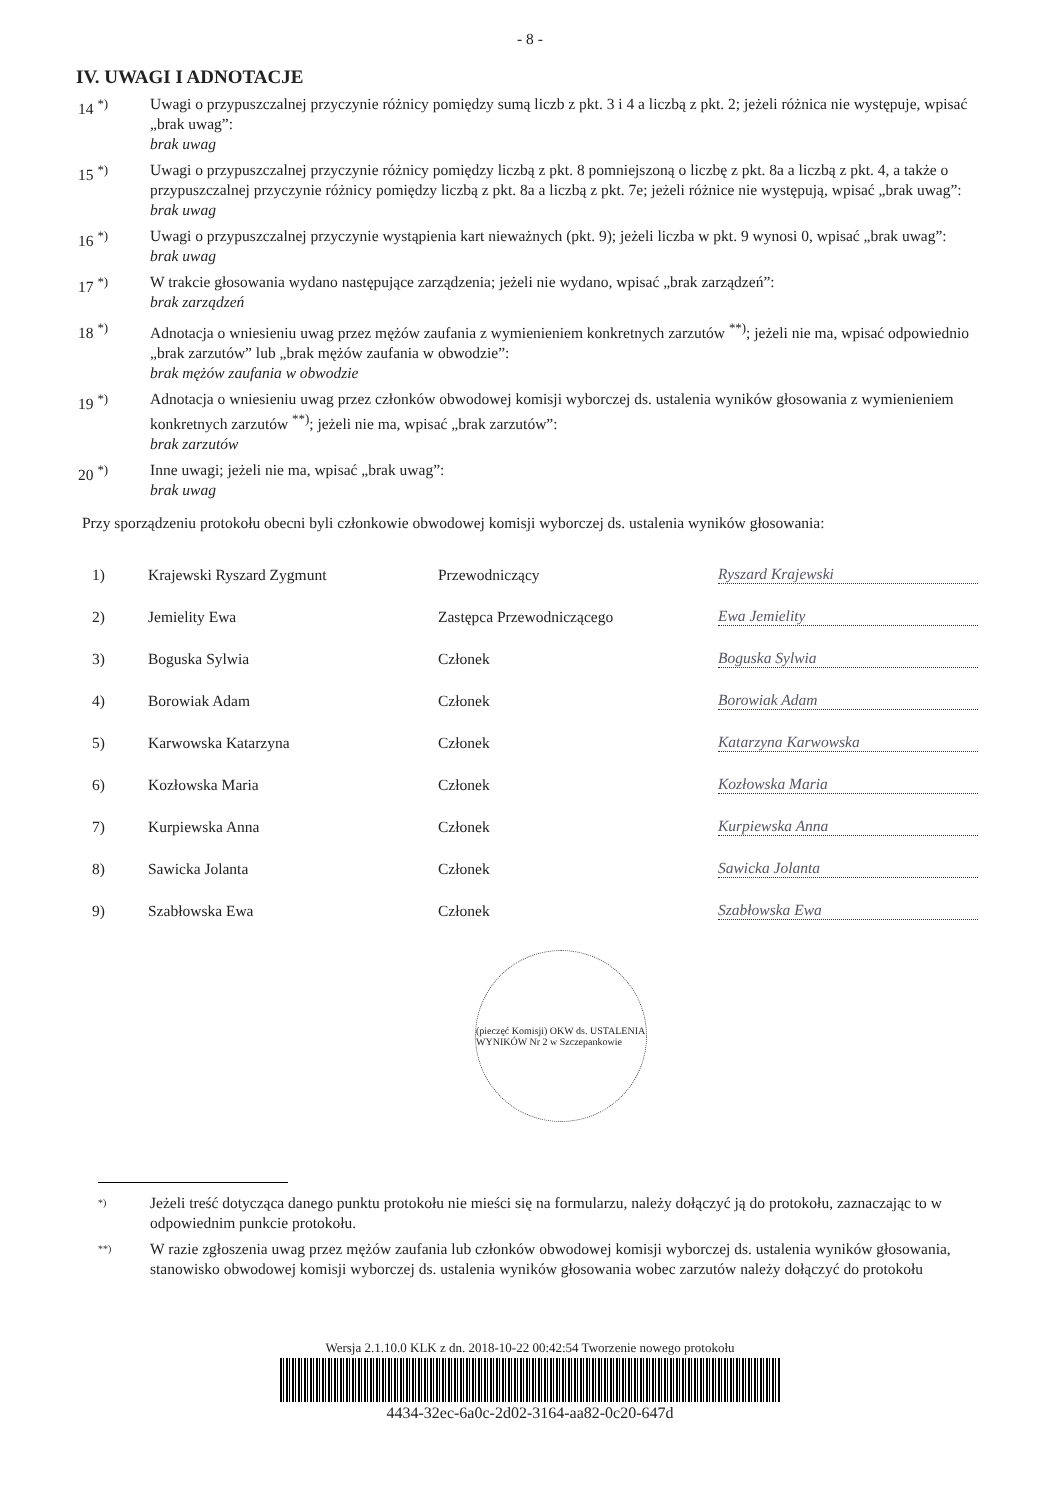- 8 -
IV. UWAGI I ADNOTACJE
14 <sup>*)</sup> Uwagi o przypuszczalnej przyczynie różnicy pomiędzy sumą liczb z pkt. 3 i 4 a liczbą z pkt. 2; jeżeli różnica nie występuje, wpisać „brak uwag”:
brak uwag
15 <sup>*)</sup> Uwagi o przypuszczalnej przyczynie różnicy pomiędzy liczbą z pkt. 8 pomniejszoną o liczbę z pkt. 8a a liczbą z pkt. 4, a także o przypuszczalnej przyczynie różnicy pomiędzy liczbą z pkt. 8a a liczbą z pkt. 7e; jeżeli różnice nie występują, wpisać „brak uwag”:
brak uwag
16 <sup>*)</sup> Uwagi o przypuszczalnej przyczynie wystąpienia kart nieważnych (pkt. 9); jeżeli liczba w pkt. 9 wynosi 0, wpisać „brak uwag”:
brak uwag
17 <sup>*)</sup> W trakcie głosowania wydano następujące zarządzenia; jeżeli nie wydano, wpisać „brak zarządzeń”:
brak zarządzeń
18 <sup>*)</sup> Adnotacja o wniesieniu uwag przez mężów zaufania z wymienieniem konkretnych zarzutów <sup>**)</sup>; jeżeli nie ma, wpisać odpowiednio „brak zarzutów” lub „brak mężów zaufania w obwodzie”:
brak mężów zaufania w obwodzie
19 <sup>*)</sup> Adnotacja o wniesieniu uwag przez członków obwodowej komisji wyborczej ds. ustalenia wyników głosowania z wymienieniem konkretnych zarzutów <sup>**)</sup>; jeżeli nie ma, wpisać „brak zarzutów”:
brak zarzutów
20 <sup>*)</sup> Inne uwagi; jeżeli nie ma, wpisać „brak uwag”:
brak uwag
Przy sporządzeniu protokołu obecni byli członkowie obwodowej komisji wyborczej ds. ustalenia wyników głosowania:
| 1) | Krajewski Ryszard Zygmunt | Przewodniczący | Ryszard Krajewski |
| 2) | Jemielity Ewa | Zastępca Przewodniczącego | Ewa Jemielity |
| 3) | Boguska Sylwia | Członek | Boguska Sylwia |
| 4) | Borowiak Adam | Członek | Borowiak Adam |
| 5) | Karwowska Katarzyna | Członek | Katarzyna Karwowska |
| 6) | Kozłowska Maria | Członek | Kozłowska Maria |
| 7) | Kurpiewska Anna | Członek | Kurpiewska Anna |
| 8) | Sawicka Jolanta | Członek | Sawicka Jolanta |
| 9) | Szabłowska Ewa | Członek | Szabłowska Ewa |
(pieczęć Komisji) OKW ds. USTALENIA WYNIKÓW Nr 2 w Szczepankowie
*)
Jeżeli treść dotycząca danego punktu protokołu nie mieści się na formularzu, należy dołączyć ją do protokołu, zaznaczając to w odpowiednim punkcie protokołu.
**)
W razie zgłoszenia uwag przez mężów zaufania lub członków obwodowej komisji wyborczej ds. ustalenia wyników głosowania, stanowisko obwodowej komisji wyborczej ds. ustalenia wyników głosowania wobec zarzutów należy dołączyć do protokołu
Wersja 2.1.10.0 KLK z dn. 2018-10-22 00:42:54 Tworzenie nowego protokołu
4434-32ec-6a0c-2d02-3164-aa82-0c20-647d